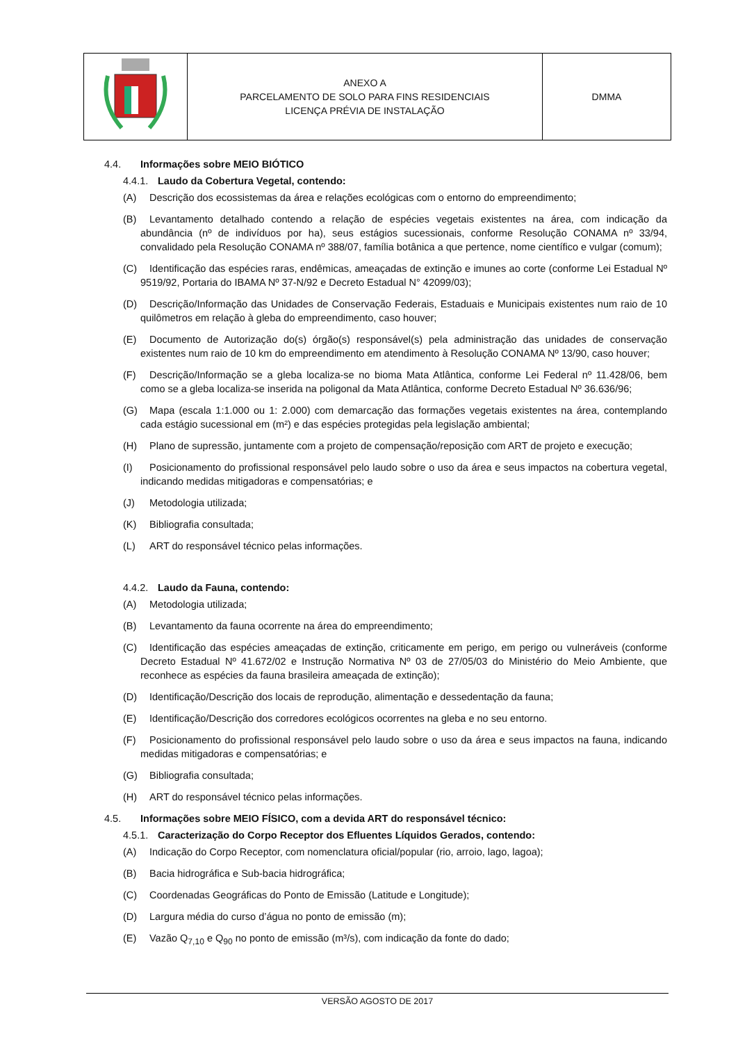| | ANEXO A PARCELAMENTO DE SOLO PARA FINS RESIDENCIAIS LICENÇA PRÉVIA DE INSTALAÇÃO | DMMA |
4.4. Informações sobre MEIO BIÓTICO
4.4.1. Laudo da Cobertura Vegetal, contendo:
(A) Descrição dos ecossistemas da área e relações ecológicas com o entorno do empreendimento;
(B) Levantamento detalhado contendo a relação de espécies vegetais existentes na área, com indicação da abundância (nº de indivíduos por ha), seus estágios sucessionais, conforme Resolução CONAMA nº 33/94, convalidado pela Resolução CONAMA nº 388/07, família botânica a que pertence, nome científico e vulgar (comum);
(C) Identificação das espécies raras, endêmicas, ameaçadas de extinção e imunes ao corte (conforme Lei Estadual Nº 9519/92, Portaria do IBAMA Nº 37-N/92 e Decreto Estadual N° 42099/03);
(D) Descrição/Informação das Unidades de Conservação Federais, Estaduais e Municipais existentes num raio de 10 quilômetros em relação à gleba do empreendimento, caso houver;
(E) Documento de Autorização do(s) órgão(s) responsável(s) pela administração das unidades de conservação existentes num raio de 10 km do empreendimento em atendimento à Resolução CONAMA Nº 13/90, caso houver;
(F) Descrição/Informação se a gleba localiza-se no bioma Mata Atlântica, conforme Lei Federal nº 11.428/06, bem como se a gleba localiza-se inserida na poligonal da Mata Atlântica, conforme Decreto Estadual Nº 36.636/96;
(G) Mapa (escala 1:1.000 ou 1: 2.000) com demarcação das formações vegetais existentes na área, contemplando cada estágio sucessional em (m²) e das espécies protegidas pela legislação ambiental;
(H) Plano de supressão, juntamente com a projeto de compensação/reposição com ART de projeto e execução;
(I) Posicionamento do profissional responsável pelo laudo sobre o uso da área e seus impactos na cobertura vegetal, indicando medidas mitigadoras e compensatórias; e
(J) Metodologia utilizada;
(K) Bibliografia consultada;
(L) ART do responsável técnico pelas informações.
4.4.2. Laudo da Fauna, contendo:
(A) Metodologia utilizada;
(B) Levantamento da fauna ocorrente na área do empreendimento;
(C) Identificação das espécies ameaçadas de extinção, criticamente em perigo, em perigo ou vulneráveis (conforme Decreto Estadual Nº 41.672/02 e Instrução Normativa Nº 03 de 27/05/03 do Ministério do Meio Ambiente, que reconhece as espécies da fauna brasileira ameaçada de extinção);
(D) Identificação/Descrição dos locais de reprodução, alimentação e dessedentação da fauna;
(E) Identificação/Descrição dos corredores ecológicos ocorrentes na gleba e no seu entorno.
(F) Posicionamento do profissional responsável pelo laudo sobre o uso da área e seus impactos na fauna, indicando medidas mitigadoras e compensatórias; e
(G) Bibliografia consultada;
(H) ART do responsável técnico pelas informações.
4.5. Informações sobre MEIO FÍSICO, com a devida ART do responsável técnico:
4.5.1. Caracterização do Corpo Receptor dos Efluentes Líquidos Gerados, contendo:
(A) Indicação do Corpo Receptor, com nomenclatura oficial/popular (rio, arroio, lago, lagoa);
(B) Bacia hidrográfica e Sub-bacia hidrográfica;
(C) Coordenadas Geográficas do Ponto de Emissão (Latitude e Longitude);
(D) Largura média do curso d’água no ponto de emissão (m);
(E) Vazão Q<sub>7,10</sub> e Q<sub>90</sub> no ponto de emissão (m³/s), com indicação da fonte do dado;
VERSÃO AGOSTO DE 2017